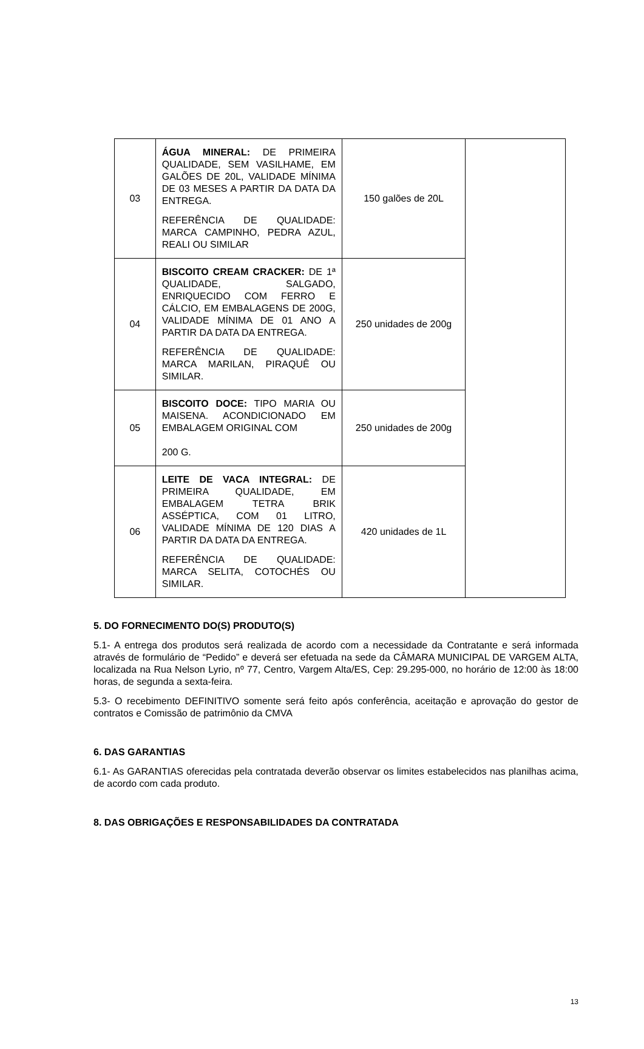| 03 | ÁGUA MINERAL: DE PRIMEIRA QUALIDADE, SEM VASILHAME, EM GALÕES DE 20L, VALIDADE MÍNIMA DE 03 MESES A PARTIR DA DATA DA ENTREGA. REFERÊNCIA DE QUALIDADE: MARCA CAMPINHO, PEDRA AZUL, REALI OU SIMILAR | 150 galões de 20L | |
| 04 | BISCOITO CREAM CRACKER: DE 1ª QUALIDADE, SALGADO, ENRIQUECIDO COM FERRO E CÁLCIO, EM EMBALAGENS DE 200G, VALIDADE MÍNIMA DE 01 ANO A PARTIR DA DATA DA ENTREGA. REFERÊNCIA DE QUALIDADE: MARCA MARILAN, PIRAQUÊ OU SIMILAR. | 250 unidades de 200g | |
| 05 | BISCOITO DOCE: TIPO MARIA OU MAISENA. ACONDICIONADO EM EMBALAGEM ORIGINAL COM 200 G. | 250 unidades de 200g | |
| 06 | LEITE DE VACA INTEGRAL: DE PRIMEIRA QUALIDADE, EM EMBALAGEM TETRA BRIK ASSÉPTICA, COM 01 LITRO, VALIDADE MÍNIMA DE 120 DIAS A PARTIR DA DATA DA ENTREGA. REFERÊNCIA DE QUALIDADE: MARCA SELITA, COTOCHÉS OU SIMILAR. | 420 unidades de 1L | |
5. DO FORNECIMENTO DO(S) PRODUTO(S)
5.1- A entrega dos produtos será realizada de acordo com a necessidade da Contratante e será informada através de formulário de “Pedido” e deverá ser efetuada na sede da CÂMARA MUNICIPAL DE VARGEM ALTA, localizada na Rua Nelson Lyrio, nº 77, Centro, Vargem Alta/ES, Cep: 29.295-000, no horário de 12:00 às 18:00 horas, de segunda a sexta-feira.
5.3- O recebimento DEFINITIVO somente será feito após conferência, aceitação e aprovação do gestor de contratos e Comissão de patrimônio da CMVA
6. DAS GARANTIAS
6.1- As GARANTIAS oferecidas pela contratada deverão observar os limites estabelecidos nas planilhas acima, de acordo com cada produto.
8. DAS OBRIGAÇÕES E RESPONSABILIDADES DA CONTRATADA
13